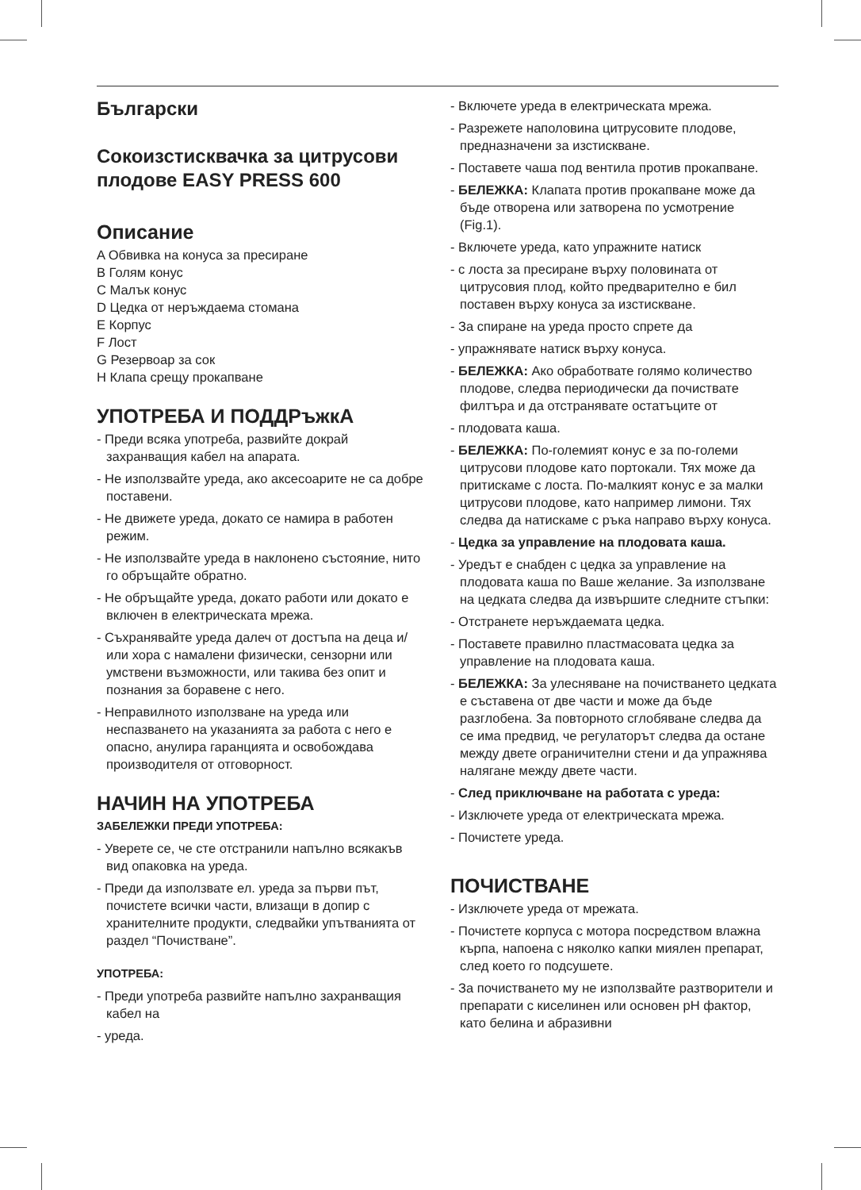Български
Сокоизстисквачка за цитрусови плодове EASY PRESS 600
Описание
A Обвивка на конуса за пресиране
B Голям конус
C Малък конус
D Цедка от неръждаема стомана
E Корпус
F Лост
G Резервоар за сок
H Клапа срещу прокапване
УПОТРЕБА И ПОДДРъжкА
- Преди всяка употреба, развийте докрай захранващия кабел на апарата.
- Не използвайте уреда, ако аксесоарите не са добре поставени.
- Не движете уреда, докато се намира в работен режим.
- Не използвайте уреда в наклонено състояние, нито го обръщайте обратно.
- Не обръщайте уреда, докато работи или докато е включен в електрическата мрежа.
- Съхранявайте уреда далеч от достъпа на деца и/или хора с намалени физически, сензорни или умствени възможности, или такива без опит и познания за боравене с него.
- Неправилното използване на уреда или неспазването на указанията за работа с него е опасно, анулира гаранцията и освобождава производителя от отговорност.
НАЧИН НА УПОТРЕБА
ЗАБЕЛЕЖКИ ПРЕДИ УПОТРЕБА:
- Уверете се, че сте отстранили напълно всякакъв вид опаковка на уреда.
- Преди да използвате ел. уреда за първи път, почистете всички части, влизащи в допир с хранителните продукти, следвайки упътванията от раздел “Почистване”.
УПОТРЕБА:
- Преди употреба развийте напълно захранващия кабел на
- уреда.
- Включете уреда в електрическата мрежа.
- Разрежете наполовина цитрусовите плодове, предназначени за изстискване.
- Поставете чаша под вентила против прокапване.
- БЕЛЕЖКА: Клапата против прокапване може да бъде отворена или затворена по усмотрение (Fig.1).
- Включете уреда, като упражните натиск
- с лоста за пресиране върху половината от цитрусовия плод, който предварително е бил поставен върху конуса за изстискване.
- За спиране на уреда просто спрете да
- упражнявате натиск върху конуса.
- БЕЛЕЖКА: Ако обработвате голямо количество плодове, следва периодически да почиствате филтъра и да отстранявате остатъците от
- плодовата каша.
- БЕЛЕЖКА: По-големият конус е за по-големи цитрусови плодове като портокали. Тях може да притискаме с лоста. По-малкият конус е за малки цитрусови плодове, като например лимони. Тях следва да натискаме с ръка направо върху конуса.
- Цедка за управление на плодовата каша.
- Уредът е снабден с цедка за управление на плодовата каша по Ваше желание. За използване на цедката следва да извършите следните стъпки:
- Отстранете неръждаемата цедка.
- Поставете правилно пластмасовата цедка за управление на плодовата каша.
- БЕЛЕЖКА: За улесняване на почистването цедката е съставена от две части и може да бъде разглобена. За повторното сглобяване следва да се има предвид, че регулаторът следва да остане между двете ограничителни стени и да упражнява налягане между двете части.
- След приключване на работата с уреда:
- Изключете уреда от електрическата мрежа.
- Почистете уреда.
ПОЧИСТВАНЕ
- Изключете уреда от мрежата.
- Почистете корпуса с мотора посредством влажна кърпа, напоена с няколко капки миялен препарат, след което го подсушете.
- За почистването му не използвайте разтворители и препарати с киселинен или основен pH фактор, като белина и абразивни